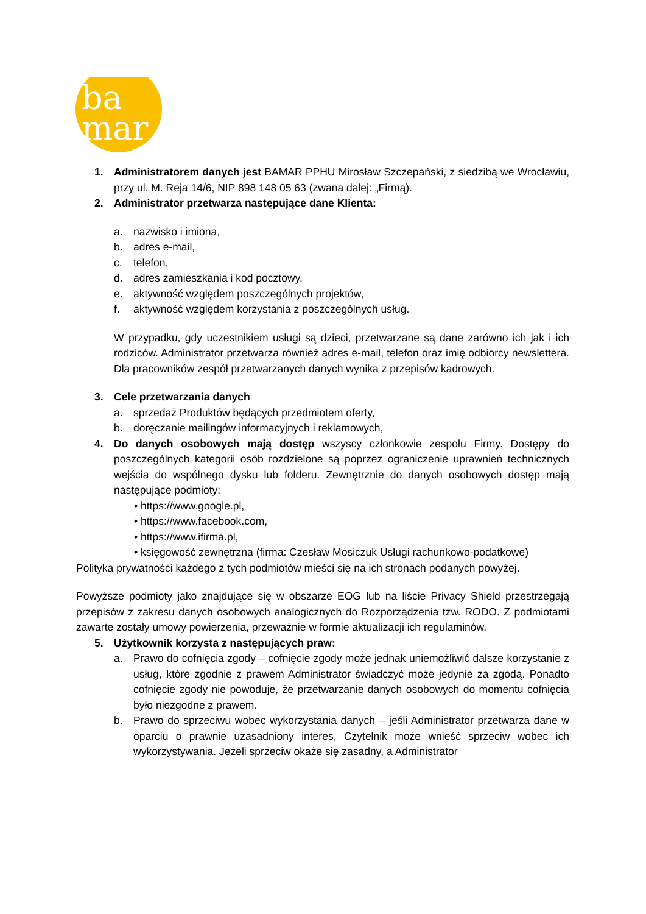ba
mar
1. Administratorem danych jest BAMAR PPHU Mirosław Szczepański, z siedzibą we Wrocławiu, przy ul. M. Reja 14/6, NIP 898 148 05 63 (zwana dalej: „Firmą).
2. Administrator przetwarza następujące dane Klienta:
a. nazwisko i imiona,
b. adres e-mail,
c. telefon,
d. adres zamieszkania i kod pocztowy,
e. aktywność względem poszczególnych projektów,
f. aktywność względem korzystania z poszczególnych usług.
W przypadku, gdy uczestnikiem usługi są dzieci, przetwarzane są dane zarówno ich jak i ich rodziców. Administrator przetwarza również adres e-mail, telefon oraz imię odbiorcy newslettera. Dla pracowników zespół przetwarzanych danych wynika z przepisów kadrowych.
3. Cele przetwarzania danych
a. sprzedaż Produktów będących przedmiotem oferty,
b. doręczanie mailingów informacyjnych i reklamowych,
4. Do danych osobowych mają dostęp wszyscy członkowie zespołu Firmy. Dostępy do poszczególnych kategorii osób rozdzielone są poprzez ograniczenie uprawnień technicznych wejścia do wspólnego dysku lub folderu. Zewnętrznie do danych osobowych dostęp mają następujące podmioty:
• https://www.google.pl,
• https://www.facebook.com,
• https://www.ifirma.pl,
• księgowość zewnętrzna (firma: Czesław Mosiczuk Usługi rachunkowo-podatkowe)
Polityka prywatności każdego z tych podmiotów mieści się na ich stronach podanych powyżej.
Powyższe podmioty jako znajdujące się w obszarze EOG lub na liście Privacy Shield przestrzegają przepisów z zakresu danych osobowych analogicznych do Rozporządzenia tzw. RODO. Z podmiotami zawarte zostały umowy powierzenia, przeważnie w formie aktualizacji ich regulaminów.
5. Użytkownik korzysta z następujących praw:
a. Prawo do cofnięcia zgody – cofnięcie zgody może jednak uniemożliwić dalsze korzystanie z usług, które zgodnie z prawem Administrator świadczyć może jedynie za zgodą. Ponadto cofnięcie zgody nie powoduje, że przetwarzanie danych osobowych do momentu cofnięcia było niezgodne z prawem.
b. Prawo do sprzeciwu wobec wykorzystania danych – jeśli Administrator przetwarza dane w oparciu o prawnie uzasadniony interes, Czytelnik może wnieść sprzeciw wobec ich wykorzystywania. Jeżeli sprzeciw okaże się zasadny, a Administrator